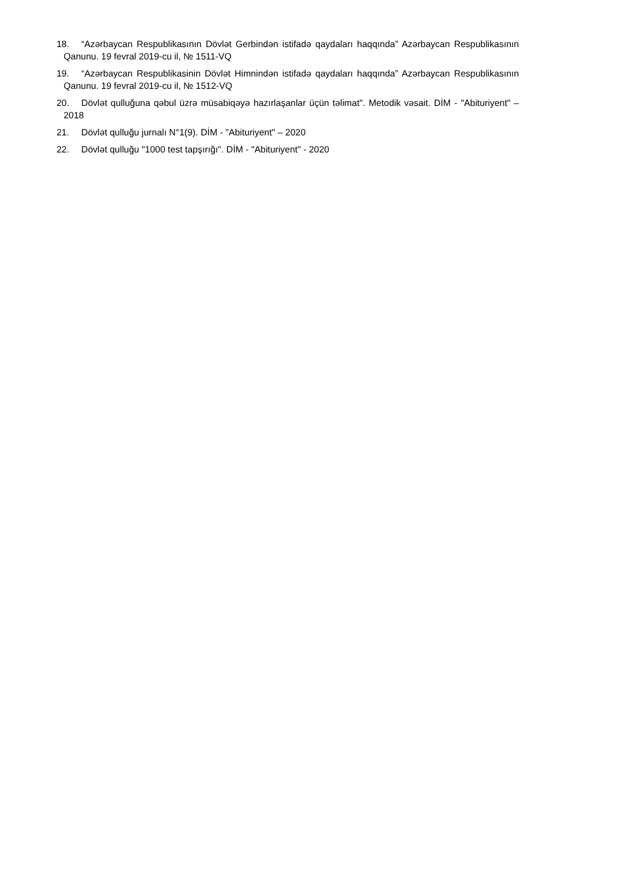18. “Azərbaycan Respublikasının Dövlət Gerbindən istifadə qaydaları haqqında” Azərbaycan Respublikasının Qanunu. 19 fevral 2019-cu il, № 1511-VQ
19. “Azərbaycan Respublikasinin Dövlət Himnindən istifadə qaydaları haqqında” Azərbaycan Respublikasının Qanunu. 19 fevral 2019-cu il, № 1512-VQ
20. Dövlət qulluğuna qəbul üzrə müsabiqəyə hazırlaşanlar üçün təlimat". Metodik vəsait. DİM - "Abituriyent" – 2018
21. Dövlət qulluğu jurnalı N°1(9). DİM - "Abituriyent" – 2020
22. Dövlət qulluğu "1000 test tapşırığı". DİM - "Abituriyent" - 2020